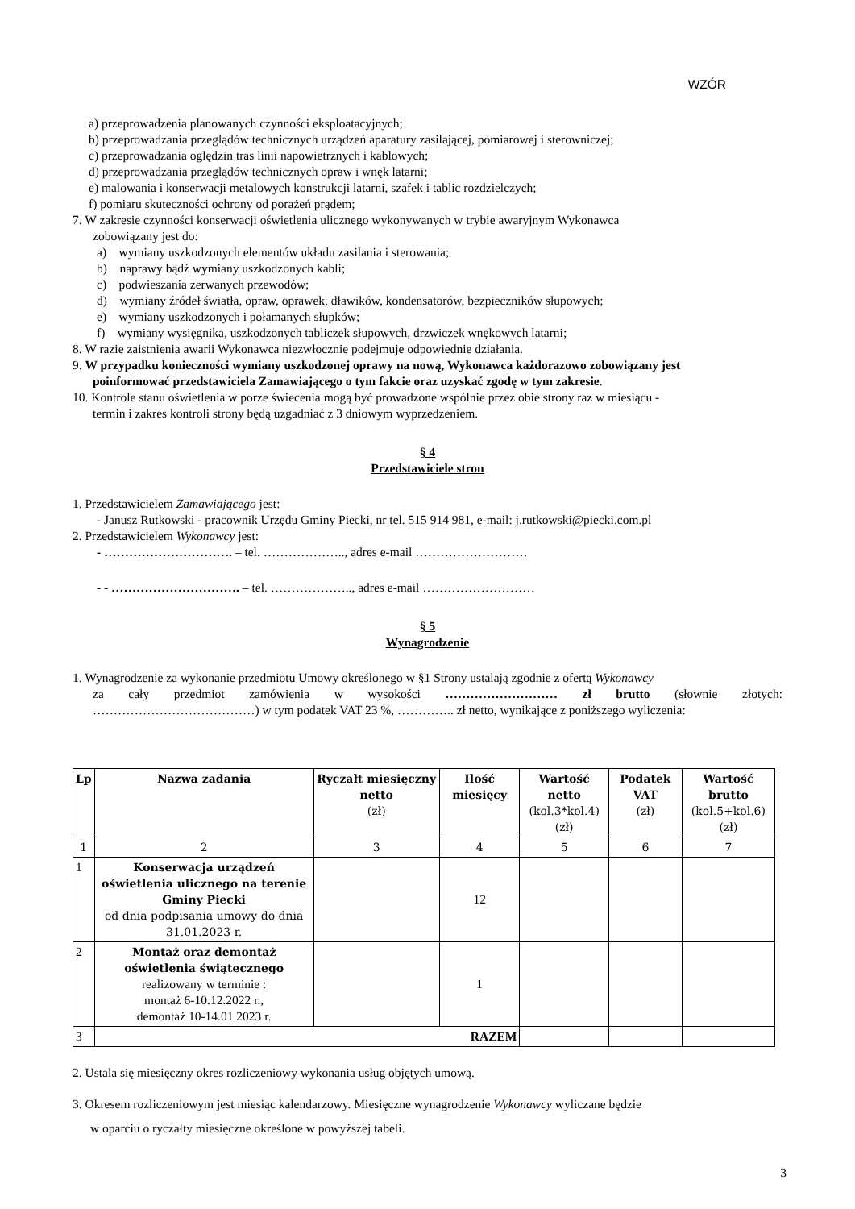WZÓR
a) przeprowadzenia planowanych czynności eksploatacyjnych;
b) przeprowadzania przeglądów technicznych urządzeń aparatury zasilającej, pomiarowej i sterowniczej;
c) przeprowadzania oględzin tras linii napowietrznych i kablowych;
d) przeprowadzania przeglądów technicznych opraw i wnęk latarni;
e) malowania i konserwacji metalowych konstrukcji latarni, szafek i tablic rozdzielczych;
f) pomiaru skuteczności ochrony od porażeń prądem;
7. W zakresie czynności konserwacji oświetlenia ulicznego wykonywanych w trybie awaryjnym Wykonawca
zobowiązany jest do:
a) wymiany uszkodzonych elementów układu zasilania i sterowania;
b) naprawy bądź wymiany uszkodzonych kabli;
c) podwieszania zerwanych przewodów;
d) wymiany źródeł światła, opraw, oprawek, dławików, kondensatorów, bezpieczników słupowych;
e) wymiany uszkodzonych i połamanych słupków;
f) wymiany wysięgnika, uszkodzonych tabliczek słupowych, drzwiczek wnękowych latarni;
8. W razie zaistnienia awarii Wykonawca niezwłocznie podejmuje odpowiednie działania.
9. W przypadku konieczności wymiany uszkodzonej oprawy na nową, Wykonawca każdorazowo zobowiązany jest
poinformować przedstawiciela Zamawiającego o tym fakcie oraz uzyskać zgodę w tym zakresie.
10. Kontrole stanu oświetlenia w porze świecenia mogą być prowadzone wspólnie przez obie strony raz w miesiącu -
termin i zakres kontroli strony będą uzgadniać z 3 dniowym wyprzedzeniem.
§ 4
Przedstawiciele stron
1. Przedstawicielem Zamawiającego jest:
- Janusz Rutkowski - pracownik Urzędu Gminy Piecki, nr tel. 515 914 981, e-mail: j.rutkowski@piecki.com.pl
2. Przedstawicielem Wykonawcy jest:
- …………………………. – tel. ……………….., adres e-mail ………………………
- - …………………………. – tel. ……………….., adres e-mail ………………………
§ 5
Wynagrodzenie
1. Wynagrodzenie za wykonanie przedmiotu Umowy określonego w §1 Strony ustalają zgodnie z ofertą Wykonawcy
za cały przedmiot zamówienia w wysokości ……………………… zł brutto (słownie złotych:
…………………………………) w tym podatek VAT 23 %, ………….. zł netto, wynikające z poniższego wyliczenia:
| Lp | Nazwa zadania | Ryczałt miesięczny netto (zł) | Ilość miesięcy | Wartość netto (kol.3*kol.4) (zł) | Podatek VAT (zł) | Wartość brutto (kol.5+kol.6) (zł) |
| --- | --- | --- | --- | --- | --- | --- |
| 1 | 2 | 3 | 4 | 5 | 6 | 7 |
| 1 | Konserwacja urządzeń oświetlenia ulicznego na terenie Gminy Piecki od dnia podpisania umowy do dnia 31.01.2023 r. | | 12 | | | |
| 2 | Montaż oraz demontaż oświetlenia świątecznego realizowany w terminie : montaż 6-10.12.2022 r., demontaż 10-14.01.2023 r. | | 1 | | | |
| 3 | RAZEM | | | | | |
2. Ustala się miesięczny okres rozliczeniowy wykonania usług objętych umową.
3. Okresem rozliczeniowym jest miesiąc kalendarzowy. Miesięczne wynagrodzenie Wykonawcy wyliczane będzie
w oparciu o ryczałty miesięczne określone w powyższej tabeli.
3